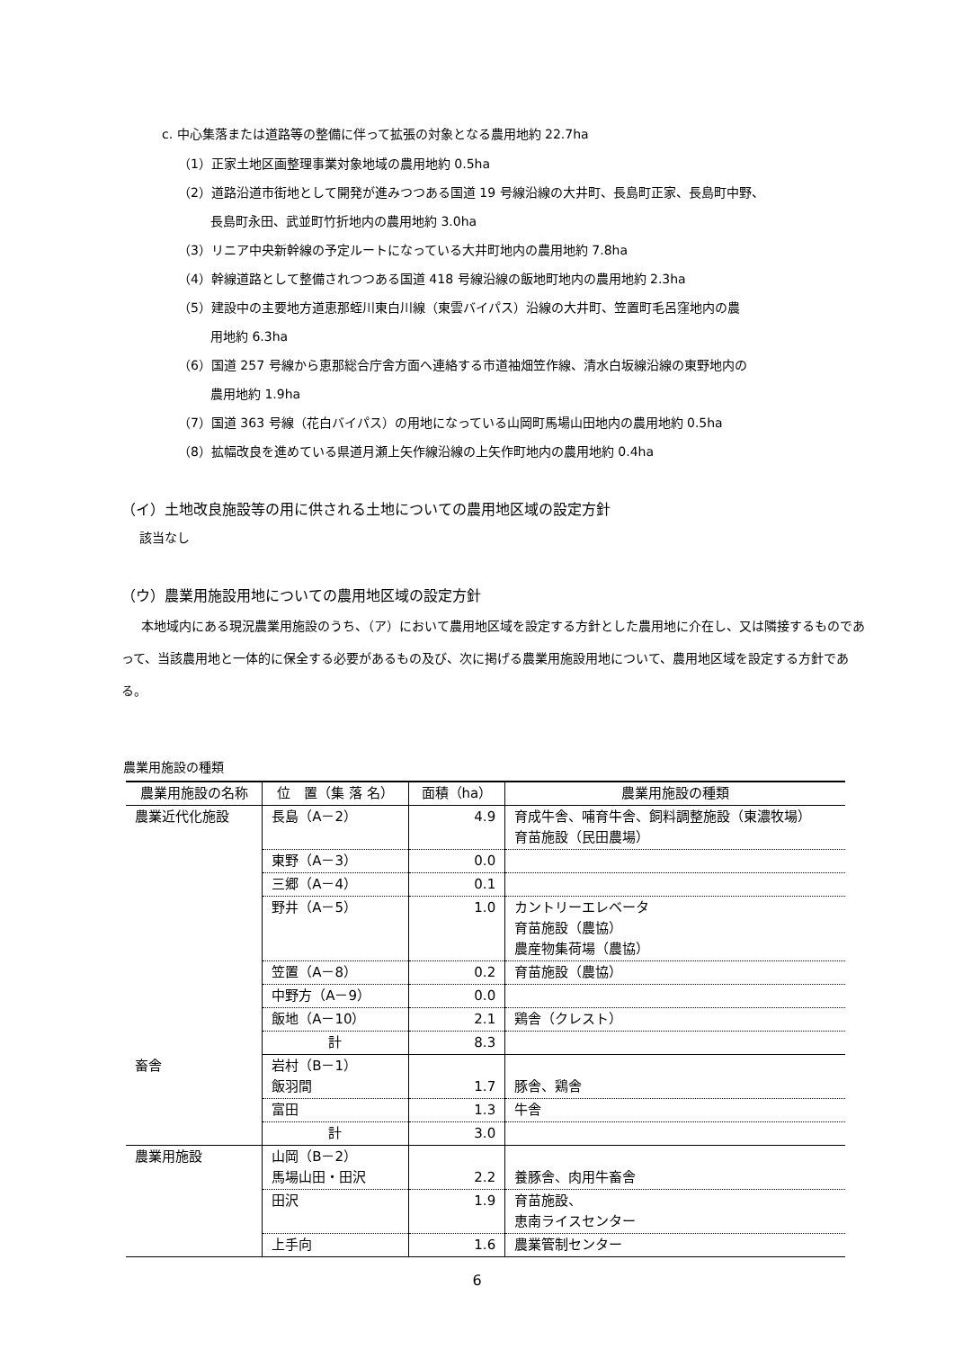c. 中心集落または道路等の整備に伴って拡張の対象となる農用地約 22.7ha
（1）正家土地区画整理事業対象地域の農用地約 0.5ha
（2）道路沿道市街地として開発が進みつつある国道 19 号線沿線の大井町、長島町正家、長島町中野、
長島町永田、武並町竹折地内の農用地約 3.0ha
（3）リニア中央新幹線の予定ルートになっている大井町地内の農用地約 7.8ha
（4）幹線道路として整備されつつある国道 418 号線沿線の飯地町地内の農用地約 2.3ha
（5）建設中の主要地方道恵那蛭川東白川線（東雲バイパス）沿線の大井町、笠置町毛呂窪地内の農
用地約 6.3ha
（6）国道 257 号線から恵那総合庁舎方面へ連絡する市道袖畑笠作線、清水白坂線沿線の東野地内の
農用地約 1.9ha
（7）国道 363 号線（花白バイパス）の用地になっている山岡町馬場山田地内の農用地約 0.5ha
（8）拡幅改良を進めている県道月瀬上矢作線沿線の上矢作町地内の農用地約 0.4ha
（イ）土地改良施設等の用に供される土地についての農用地区域の設定方針
該当なし
（ウ）農業用施設用地についての農用地区域の設定方針
本地域内にある現況農業用施設のうち、（ア）において農用地区域を設定する方針とした農用地に介在し、又は隣接するものであって、当該農用地と一体的に保全する必要があるもの及び、次に掲げる農業用施設用地について、農用地区域を設定する方針である。
農業用施設の種類
| 農業用施設の名称 | 位 置（集 落 名） | 面積（ha） | 農業用施設の種類 |
| --- | --- | --- | --- |
| 農業近代化施設 | 長島（A－2） | 4.9 | 育成牛舎、哺育牛舎、飼料調整施設（東濃牧場） 育苗施設（民田農場） |
| | 東野（A－3） | 0.0 | |
| | 三郷（A－4） | 0.1 | |
| | 野井（A－5） | 1.0 | カントリーエレベータ 育苗施設（農協） 農産物集荷場（農協） |
| | 笠置（A－8） | 0.2 | 育苗施設（農協） |
| | 中野方（A－9） | 0.0 | |
| | 飯地（A－10） | 2.1 | 鶏舎（クレスト） |
| | 計 | 8.3 | |
| 畜舎 | 岩村（B－1） 飯羽間 | 1.7 | 豚舎、鶏舎 |
| | 富田 | 1.3 | 牛舎 |
| | 計 | 3.0 | |
| 農業用施設 | 山岡（B－2） 馬場山田・田沢 | 2.2 | 養豚舎、肉用牛畜舎 |
| | 田沢 | 1.9 | 育苗施設、 恵南ライスセンター |
| | 上手向 | 1.6 | 農業管制センター |
6